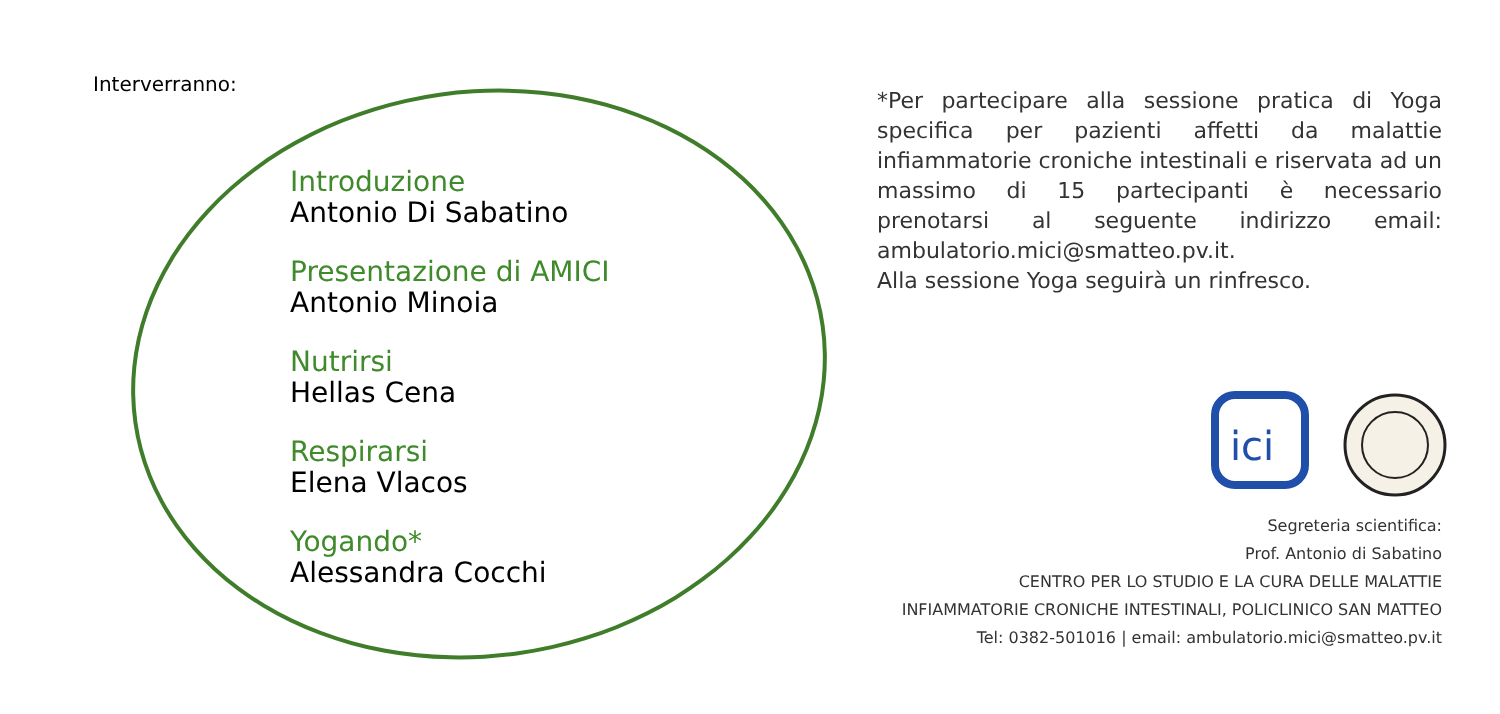Interverranno:
Introduzione
Antonio Di Sabatino
Presentazione di AMICI
Antonio Minoia
Nutrirsi
Hellas Cena
Respirarsi
Elena Vlacos
Yogando*
Alessandra Cocchi
*Per partecipare alla sessione pratica di Yoga specifica per pazienti affetti da malattie infiammatorie croniche intestinali e riservata ad un massimo di 15 partecipanti è necessario prenotarsi al seguente indirizzo email: ambulatorio.mici@smatteo.pv.it.
Alla sessione Yoga seguirà un rinfresco.
ici
Segreteria scientifica:
Prof. Antonio di Sabatino
CENTRO PER LO STUDIO E LA CURA DELLE MALATTIE
INFIAMMATORIE CRONICHE INTESTINALI, POLICLINICO SAN MATTEO
Tel: 0382-501016 | email: ambulatorio.mici@smatteo.pv.it